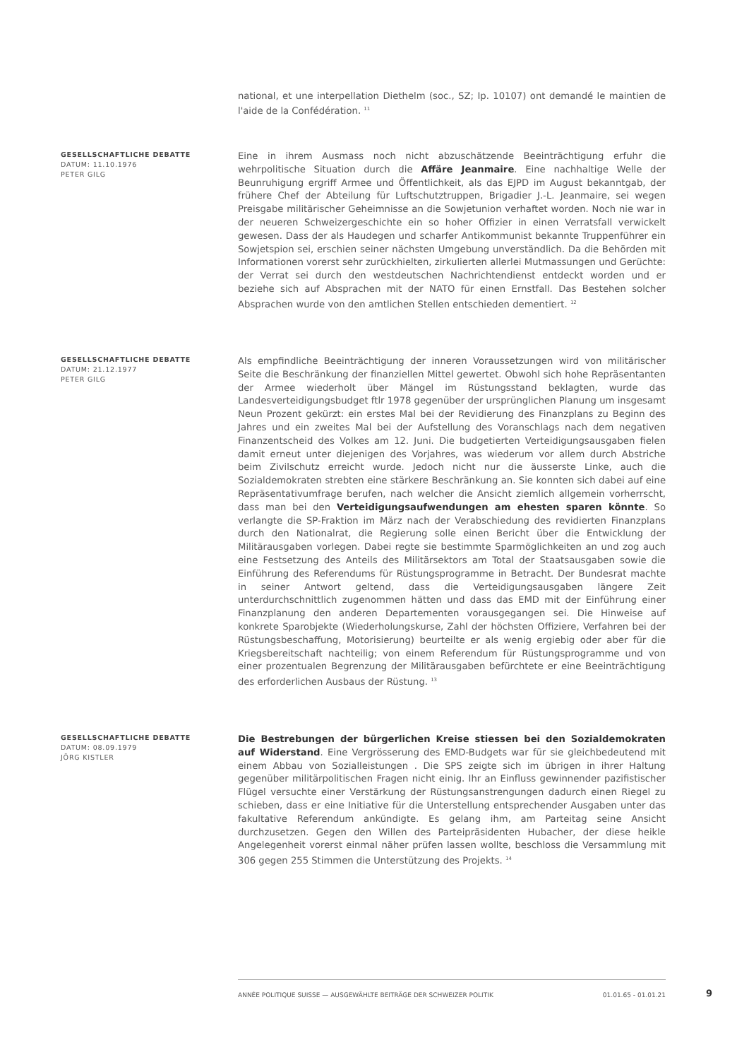national, et une interpellation Diethelm (soc., SZ; Ip. 10107) ont demandé le maintien de l'aide de la Confédération. <sup>11</sup>
GESELLSCHAFTLICHE DEBATTE
DATUM: 11.10.1976
PETER GILG
Eine in ihrem Ausmass noch nicht abzuschätzende Beeinträchtigung erfuhr die wehrpolitische Situation durch die Affäre Jeanmaire. Eine nachhaltige Welle der Beunruhigung ergriff Armee und Öffentlichkeit, als das EJPD im August bekanntgab, der frühere Chef der Abteilung für Luftschutztruppen, Brigadier J.-L. Jeanmaire, sei wegen Preisgabe militärischer Geheimnisse an die Sowjetunion verhaftet worden. Noch nie war in der neueren Schweizergeschichte ein so hoher Offizier in einen Verratsfall verwickelt gewesen. Dass der als Haudegen und scharfer Antikommunist bekannte Truppenführer ein Sowjetspion sei, erschien seiner nächsten Umgebung unverständlich. Da die Behörden mit Informationen vorerst sehr zurückhielten, zirkulierten allerlei Mutmassungen und Gerüchte: der Verrat sei durch den westdeutschen Nachrichtendienst entdeckt worden und er beziehe sich auf Absprachen mit der NATO für einen Ernstfall. Das Bestehen solcher Absprachen wurde von den amtlichen Stellen entschieden dementiert. <sup>12</sup>
GESELLSCHAFTLICHE DEBATTE
DATUM: 21.12.1977
PETER GILG
Als empfindliche Beeinträchtigung der inneren Voraussetzungen wird von militärischer Seite die Beschränkung der finanziellen Mittel gewertet. Obwohl sich hohe Repräsentanten der Armee wiederholt über Mängel im Rüstungsstand beklagten, wurde das Landesverteidigungsbudget ftlr 1978 gegenüber der ursprünglichen Planung um insgesamt Neun Prozent gekürzt: ein erstes Mal bei der Revidierung des Finanzplans zu Beginn des Jahres und ein zweites Mal bei der Aufstellung des Voranschlags nach dem negativen Finanzentscheid des Volkes am 12. Juni. Die budgetierten Verteidigungsausgaben fielen damit erneut unter diejenigen des Vorjahres, was wiederum vor allem durch Abstriche beim Zivilschutz erreicht wurde. Jedoch nicht nur die äusserste Linke, auch die Sozialdemokraten strebten eine stärkere Beschränkung an. Sie konnten sich dabei auf eine Repräsentativumfrage berufen, nach welcher die Ansicht ziemlich allgemein vorherrscht, dass man bei den Verteidigungsaufwendungen am ehesten sparen könnte. So verlangte die SP-Fraktion im März nach der Verabschiedung des revidierten Finanzplans durch den Nationalrat, die Regierung solle einen Bericht über die Entwicklung der Militärausgaben vorlegen. Dabei regte sie bestimmte Sparmöglichkeiten an und zog auch eine Festsetzung des Anteils des Militärsektors am Total der Staatsausgaben sowie die Einführung des Referendums für Rüstungsprogramme in Betracht. Der Bundesrat machte in seiner Antwort geltend, dass die Verteidigungsausgaben längere Zeit unterdurchschnittlich zugenommen hätten und dass das EMD mit der Einführung einer Finanzplanung den anderen Departementen vorausgegangen sei. Die Hinweise auf konkrete Sparobjekte (Wiederholungskurse, Zahl der höchsten Offiziere, Verfahren bei der Rüstungsbeschaffung, Motorisierung) beurteilte er als wenig ergiebig oder aber für die Kriegsbereitschaft nachteilig; von einem Referendum für Rüstungsprogramme und von einer prozentualen Begrenzung der Militärausgaben befürchtete er eine Beeinträchtigung des erforderlichen Ausbaus der Rüstung. <sup>13</sup>
GESELLSCHAFTLICHE DEBATTE
DATUM: 08.09.1979
JÖRG KISTLER
Die Bestrebungen der bürgerlichen Kreise stiessen bei den Sozialdemokraten auf Widerstand. Eine Vergrösserung des EMD-Budgets war für sie gleichbedeutend mit einem Abbau von Sozialleistungen . Die SPS zeigte sich im übrigen in ihrer Haltung gegenüber militärpolitischen Fragen nicht einig. Ihr an Einfluss gewinnender pazifistischer Flügel versuchte einer Verstärkung der Rüstungsanstrengungen dadurch einen Riegel zu schieben, dass er eine Initiative für die Unterstellung entsprechender Ausgaben unter das fakultative Referendum ankündigte. Es gelang ihm, am Parteitag seine Ansicht durchzusetzen. Gegen den Willen des Parteipräsidenten Hubacher, der diese heikle Angelegenheit vorerst einmal näher prüfen lassen wollte, beschloss die Versammlung mit 306 gegen 255 Stimmen die Unterstützung des Projekts. <sup>14</sup>
ANNÉE POLITIQUE SUISSE — AUSGEWÄHLTE BEITRÄGE DER SCHWEIZER POLITIK 01.01.65 - 01.01.21
9